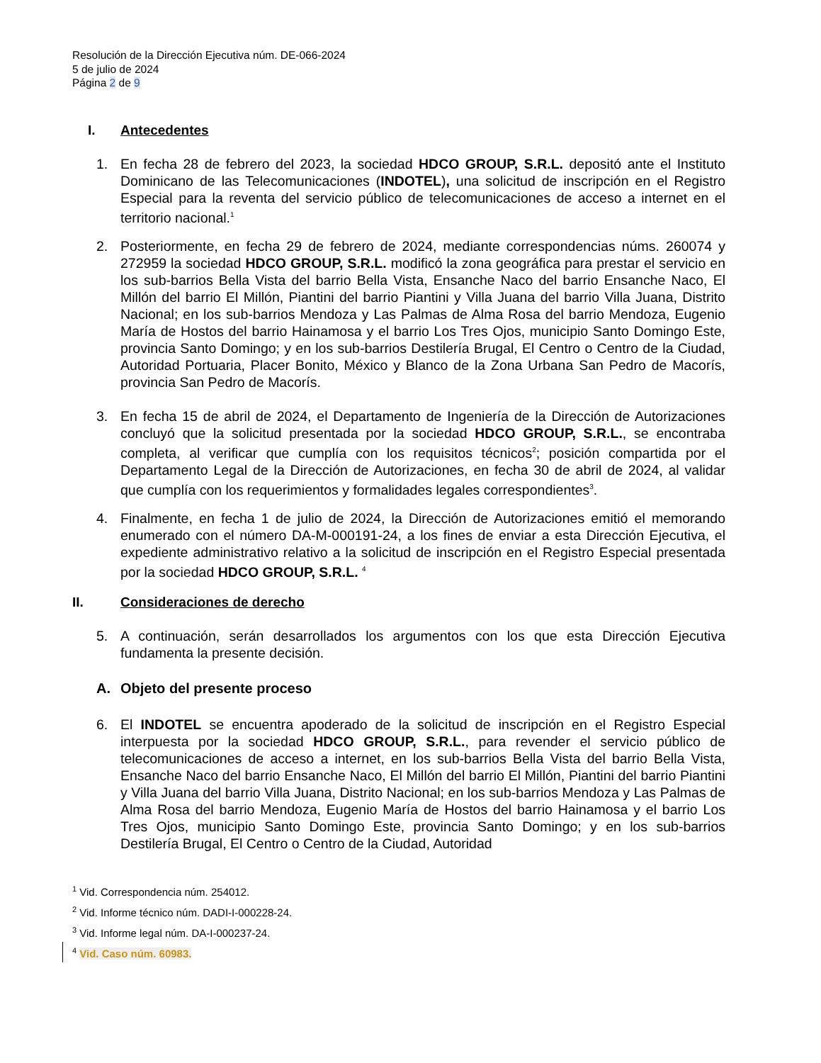Resolución de la Dirección Ejecutiva núm. DE-066-2024
5 de julio de 2024
Página 2 de 9
I. Antecedentes
1. En fecha 28 de febrero del 2023, la sociedad HDCO GROUP, S.R.L. depositó ante el Instituto Dominicano de las Telecomunicaciones (INDOTEL), una solicitud de inscripción en el Registro Especial para la reventa del servicio público de telecomunicaciones de acceso a internet en el territorio nacional.<sup>1</sup>
2. Posteriormente, en fecha 29 de febrero de 2024, mediante correspondencias núms. 260074 y 272959 la sociedad HDCO GROUP, S.R.L. modificó la zona geográfica para prestar el servicio en los sub-barrios Bella Vista del barrio Bella Vista, Ensanche Naco del barrio Ensanche Naco, El Millón del barrio El Millón, Piantini del barrio Piantini y Villa Juana del barrio Villa Juana, Distrito Nacional; en los sub-barrios Mendoza y Las Palmas de Alma Rosa del barrio Mendoza, Eugenio María de Hostos del barrio Hainamosa y el barrio Los Tres Ojos, municipio Santo Domingo Este, provincia Santo Domingo; y en los sub-barrios Destilería Brugal, El Centro o Centro de la Ciudad, Autoridad Portuaria, Placer Bonito, México y Blanco de la Zona Urbana San Pedro de Macorís, provincia San Pedro de Macorís.
3. En fecha 15 de abril de 2024, el Departamento de Ingeniería de la Dirección de Autorizaciones concluyó que la solicitud presentada por la sociedad HDCO GROUP, S.R.L., se encontraba completa, al verificar que cumplía con los requisitos técnicos<sup>2</sup>; posición compartida por el Departamento Legal de la Dirección de Autorizaciones, en fecha 30 de abril de 2024, al validar que cumplía con los requerimientos y formalidades legales correspondientes<sup>3</sup>.
4. Finalmente, en fecha 1 de julio de 2024, la Dirección de Autorizaciones emitió el memorando enumerado con el número DA-M-000191-24, a los fines de enviar a esta Dirección Ejecutiva, el expediente administrativo relativo a la solicitud de inscripción en el Registro Especial presentada por la sociedad HDCO GROUP, S.R.L. <sup>4</sup>
II. Consideraciones de derecho
5. A continuación, serán desarrollados los argumentos con los que esta Dirección Ejecutiva fundamenta la presente decisión.
A. Objeto del presente proceso
6. El INDOTEL se encuentra apoderado de la solicitud de inscripción en el Registro Especial interpuesta por la sociedad HDCO GROUP, S.R.L., para revender el servicio público de telecomunicaciones de acceso a internet, en los sub-barrios Bella Vista del barrio Bella Vista, Ensanche Naco del barrio Ensanche Naco, El Millón del barrio El Millón, Piantini del barrio Piantini y Villa Juana del barrio Villa Juana, Distrito Nacional; en los sub-barrios Mendoza y Las Palmas de Alma Rosa del barrio Mendoza, Eugenio María de Hostos del barrio Hainamosa y el barrio Los Tres Ojos, municipio Santo Domingo Este, provincia Santo Domingo; y en los sub-barrios Destilería Brugal, El Centro o Centro de la Ciudad, Autoridad
<sup>1</sup> Vid. Correspondencia núm. 254012.
<sup>2</sup> Vid. Informe técnico núm. DADI-I-000228-24.
<sup>3</sup> Vid. Informe legal núm. DA-I-000237-24.
<sup>4</sup> Vid. Caso núm. 60983.